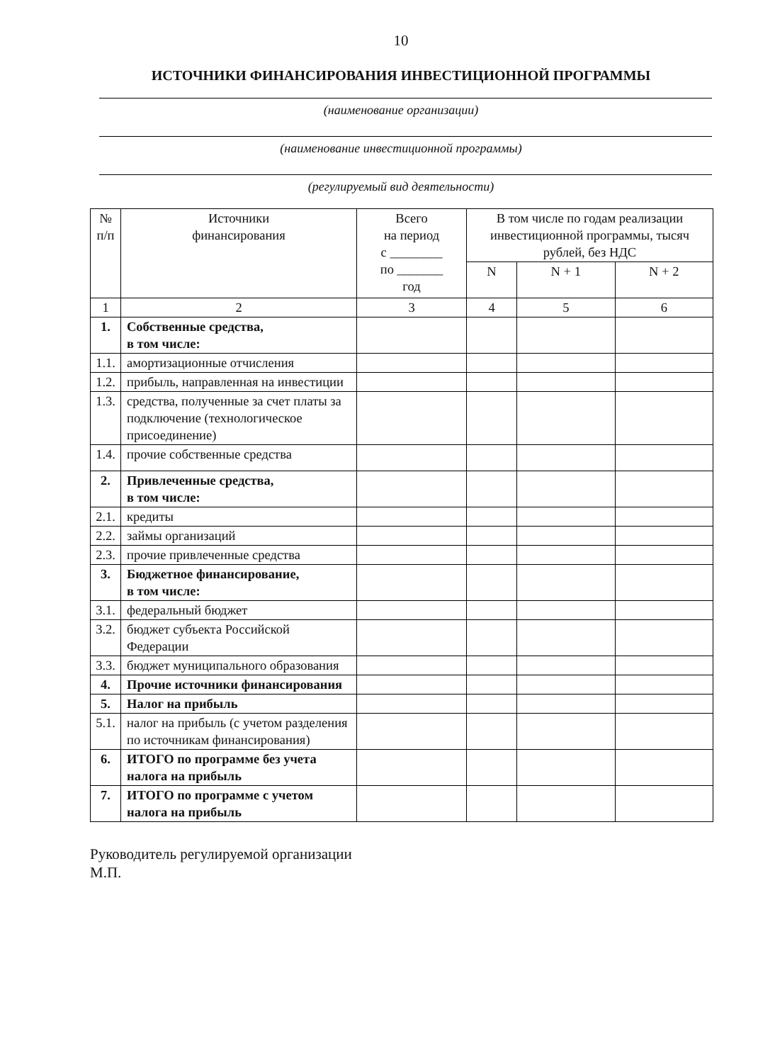10
ИСТОЧНИКИ ФИНАНСИРОВАНИЯ ИНВЕСТИЦИОННОЙ ПРОГРАММЫ
(наименование организации)
(наименование инвестиционной программы)
(регулируемый вид деятельности)
| № п/п | Источники финансирования | Всего на период с ________ по _______ год | В том числе по годам реализации инвестиционной программы, тысяч рублей, без НДС | | |
| --- | --- | --- | --- | --- | --- |
| | | | N | N + 1 | N + 2 |
| 1 | 2 | 3 | 4 | 5 | 6 |
| 1. | Собственные средства, в том числе: | | | | |
| 1.1. | амортизационные отчисления | | | | |
| 1.2. | прибыль, направленная на инвестиции | | | | |
| 1.3. | средства, полученные за счет платы за подключение (технологическое присоединение) | | | | |
| 1.4. | прочие собственные средства | | | | |
| 2. | Привлеченные средства, в том числе: | | | | |
| 2.1. | кредиты | | | | |
| 2.2. | займы организаций | | | | |
| 2.3. | прочие привлеченные средства | | | | |
| 3. | Бюджетное финансирование, в том числе: | | | | |
| 3.1. | федеральный бюджет | | | | |
| 3.2. | бюджет субъекта Российской Федерации | | | | |
| 3.3. | бюджет муниципального образования | | | | |
| 4. | Прочие источники финансирования | | | | |
| 5. | Налог на прибыль | | | | |
| 5.1. | налог на прибыль (с учетом разделения по источникам финансирования) | | | | |
| 6. | ИТОГО по программе без учета налога на прибыль | | | | |
| 7. | ИТОГО по программе с учетом налога на прибыль | | | | |
Руководитель регулируемой организации
М.П.